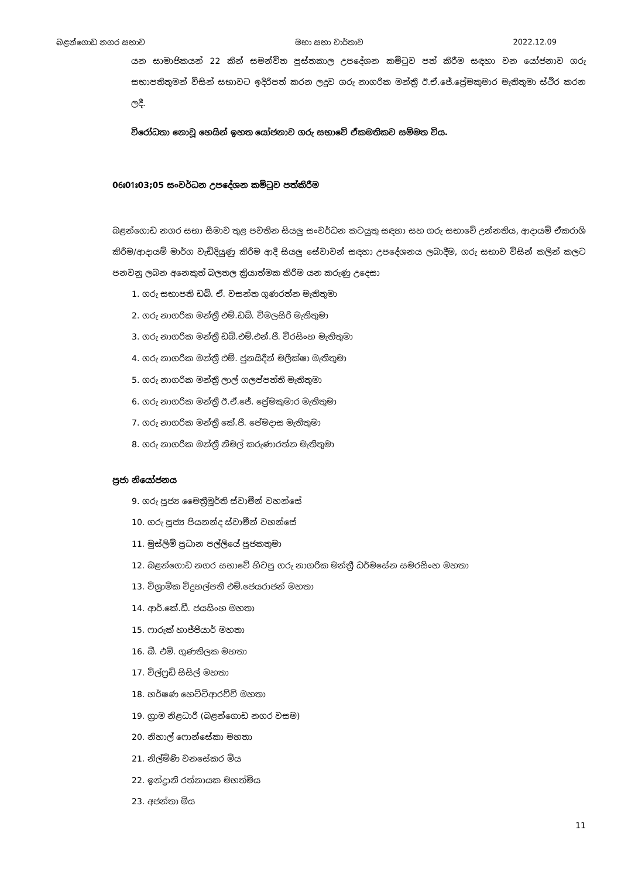බළන්ගොඩ නගර සභාව මහා සභා වාර්තාව 2022.12.09
යන සාමාජිකයන් 22 කින් සමන්විත පුස්තකාල උපදේශන කමිටුව පත් කිරීම සඳහා වන යෝජනාව ගරු සභාපතිතුමන් විසින් සභාවට ඉදිරිපත් කරන ලදුව ගරු නාගරික මන්ත්‍රී ඊ.ඒ.ජේ.ප්‍රේමකුමාර මැතිතුමා ස්ථිර කරන ලදී.
විරෝධතා නොවූ හෙයින් ඉහත යෝජනාව ගරු සභාවේ ඒකමතිකව සම්මත විය.
06ඃ01ඃ03;05 සංවර්ධන උපදේශන කමිටුව පත්කිරීම
බළන්ගොඩ නගර සභා සීමාව තුළ පවතින සියලු සංවර්ධන කටයුතු සඳහා සහ ගරු සභාවේ උන්නතිය, ආදායම් ඒකරාශි කිරීම/ආදායම් මාර්ග වැඩිදියුණු කිරීම ආදී සියලු සේවාවන් සඳහා උපදේශනය ලබාදීම, ගරු සභාව විසින් කලින් කලට පනවනු ලබන අනෙකුත් බලතල ක්‍රියාත්මක කිරීම යන කරුණු උදෙසා
1. ගරු සභාපති ඩබ්. ඒ. වසන්ත ගුණරත්න මැතිතුමා
2. ගරු නාගරික මන්ත්‍රී එම්.ඩබ්. විමලසිරි මැතිතුමා
3. ගරු නාගරික මන්ත්‍රී ඩබ්.එම්.එන්.ජී. වීරසිංහ මැතිතුමා
4. ගරු නාගරික මන්ත්‍රී එම්. ජුනයිදීන් මලීක්ෂා මැතිතුමා
5. ගරු නාගරික මන්ත්‍රී ලාල් ගලප්පත්ති මැතිතුමා
6. ගරු නාගරික මන්ත්‍රී ඊ.ඒ.ජේ. ප්‍රේමකුමාර මැතිතුමා
7. ගරු නාගරික මන්ත්‍රී කේ.ජී. පේමදාස මැතිතුමා
8. ගරු නාගරික මන්ත්‍රී නිමල් කරුණාරත්න මැතිතුමා
ප්‍රජා නියෝජනය
9. ගරු පූජ්‍ය මෛත්‍රීමූර්ති ස්වාමීන් වහන්සේ
10. ගරු පූජ්‍ය පියනන්ද ස්වාමීන් වහන්සේ
11. මුස්ලිම් ප්‍රධාන පල්ලියේ පූජකතුමා
12. බළන්ගොඩ නගර සභාවේ හිටපු ගරු නාගරික මන්ත්‍රී ධර්මසේන සමරසිංහ මහතා
13. විශ්‍රාමික විදුහල්පති එම්.ජෙයරාජන් මහතා
14. ආර්.කේ.ඩී. ජයසිංහ මහතා
15. ෆාරුක් හාජ්ජියාර් මහතා
16. බී. එම්. ගුණතිලක මහතා
17. විල්ෆ්‍රඩ් සිසිල් මහතා
18. හර්ෂණ හෙට්ටිආරච්චි මහතා
19. ග්‍රාම නිළධාරී (බළන්ගොඩ නගර වසම)
20. නිහාල් ෆොන්සේකා මහතා
21. නිල්මිණි වනසේකර මිය
22. ඉන්ද්‍රානි රත්නායක මහත්මිය
23. අජන්තා මිය
11